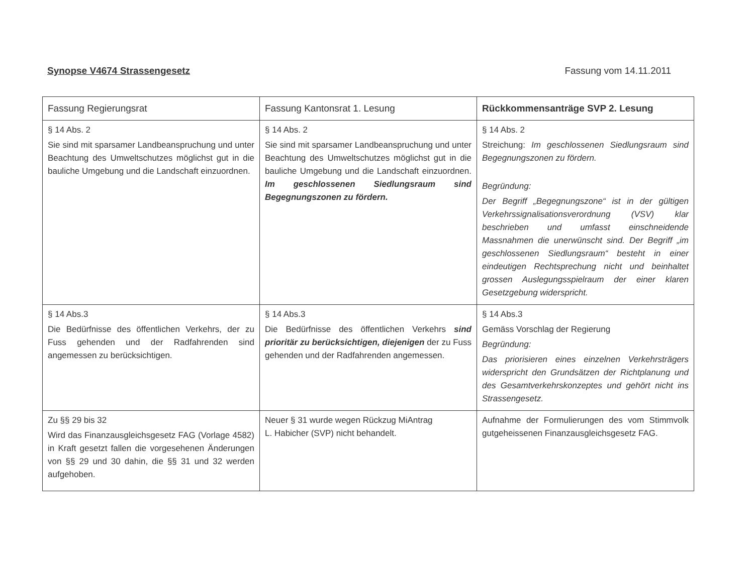Synopse V4674 Strassengesetz Fassung vom 14.11.2011
| Fassung Regierungsrat | Fassung Kantonsrat 1. Lesung | Rückkommensanträge SVP 2. Lesung |
| --- | --- | --- |
| § 14 Abs. 2 Sie sind mit sparsamer Landbeanspruchung und unter Beachtung des Umweltschutzes möglichst gut in die bauliche Umgebung und die Landschaft einzuordnen. | § 14 Abs. 2 Sie sind mit sparsamer Landbeanspruchung und unter Beachtung des Umweltschutzes möglichst gut in die bauliche Umgebung und die Landschaft einzuordnen. Im geschlossenen Siedlungsraum sind Begegnungszonen zu fördern. | § 14 Abs. 2 Streichung: Im geschlossenen Siedlungsraum sind Begegnungszonen zu fördern. Begründung: Der Begriff „Begegnungszone“ ist in der gültigen Verkehrssignalisationsverordnung (VSV) klar beschrieben und umfasst einschneidende Massnahmen die unerwünscht sind. Der Begriff „im geschlossenen Siedlungsraum“ besteht in einer eindeutigen Rechtsprechung nicht und beinhaltet grossen Auslegungsspielraum der einer klaren Gesetzgebung widerspricht. |
| § 14 Abs.3 Die Bedürfnisse des öffentlichen Verkehrs, der zu Fuss gehenden und der Radfahrenden sind angemessen zu berücksichtigen. | § 14 Abs.3 Die Bedürfnisse des öffentlichen Verkehrs sind prioritär zu berücksichtigen, diejenigen der zu Fuss gehenden und der Radfahrenden angemessen. | § 14 Abs.3 Gemäss Vorschlag der Regierung Begründung: Das priorisieren eines einzelnen Verkehrsträgers widerspricht den Grundsätzen der Richtplanung und des Gesamtverkehrskonzeptes und gehört nicht ins Strassengesetz. |
| Zu §§ 29 bis 32 Wird das Finanzausgleichsgesetz FAG (Vorlage 4582) in Kraft gesetzt fallen die vorgesehenen Änderungen von §§ 29 und 30 dahin, die §§ 31 und 32 werden aufgehoben. | Neuer § 31 wurde wegen Rückzug MiAntrag L. Habicher (SVP) nicht behandelt. | Aufnahme der Formulierungen des vom Stimmvolk gutgeheissenen Finanzausgleichsgesetz FAG. |